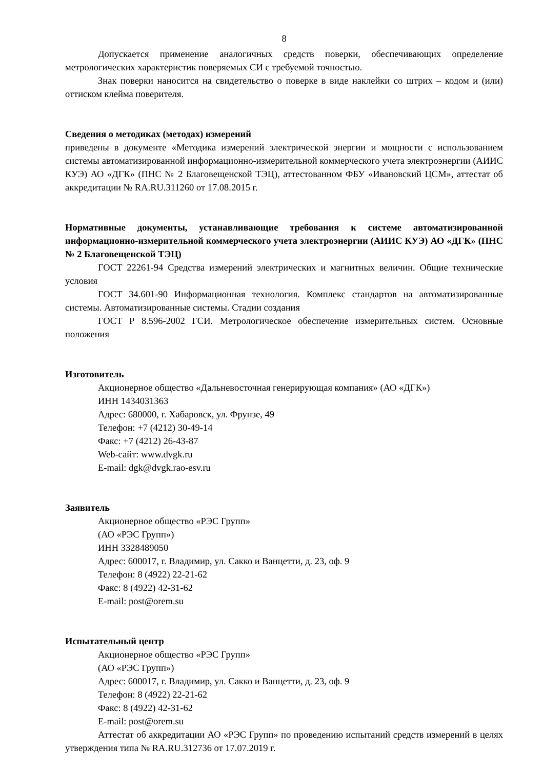8
Допускается применение аналогичных средств поверки, обеспечивающих определение метрологических характеристик поверяемых СИ с требуемой точностью.
Знак поверки наносится на свидетельство о поверке в виде наклейки со штрих – кодом и (или) оттиском клейма поверителя.
Сведения о методиках (методах) измерений
приведены в документе «Методика измерений электрической энергии и мощности с использованием системы автоматизированной информационно-измерительной коммерческого учета электроэнергии (АИИС КУЭ) АО «ДГК» (ПНС № 2 Благовещенской ТЭЦ), аттестованном ФБУ «Ивановский ЦСМ», аттестат об аккредитации № RA.RU.311260 от 17.08.2015 г.
Нормативные документы, устанавливающие требования к системе автоматизированной информационно-измерительной коммерческого учета электроэнергии (АИИС КУЭ) АО «ДГК» (ПНС № 2 Благовещенской ТЭЦ)
ГОСТ 22261-94 Средства измерений электрических и магнитных величин. Общие технические условия
ГОСТ 34.601-90 Информационная технология. Комплекс стандартов на автоматизированные системы. Автоматизированные системы. Стадии создания
ГОСТ Р 8.596-2002 ГСИ. Метрологическое обеспечение измерительных систем. Основные положения
Изготовитель
Акционерное общество «Дальневосточная генерирующая компания» (АО «ДГК»)
ИНН 1434031363
Адрес: 680000, г. Хабаровск, ул. Фрунзе, 49
Телефон: +7 (4212) 30-49-14
Факс: +7 (4212) 26-43-87
Web-сайт: www.dvgk.ru
E-mail: dgk@dvgk.rao-esv.ru
Заявитель
Акционерное общество «РЭС Групп»
(АО «РЭС Групп»)
ИНН 3328489050
Адрес: 600017, г. Владимир, ул. Сакко и Ванцетти, д. 23, оф. 9
Телефон: 8 (4922) 22-21-62
Факс: 8 (4922) 42-31-62
E-mail: post@orem.su
Испытательный центр
Акционерное общество «РЭС Групп»
(АО «РЭС Групп»)
Адрес: 600017, г. Владимир, ул. Сакко и Ванцетти, д. 23, оф. 9
Телефон: 8 (4922) 22-21-62
Факс: 8 (4922) 42-31-62
E-mail: post@orem.su
Аттестат об аккредитации АО «РЭС Групп» по проведению испытаний средств измерений в целях утверждения типа № RA.RU.312736 от 17.07.2019 г.